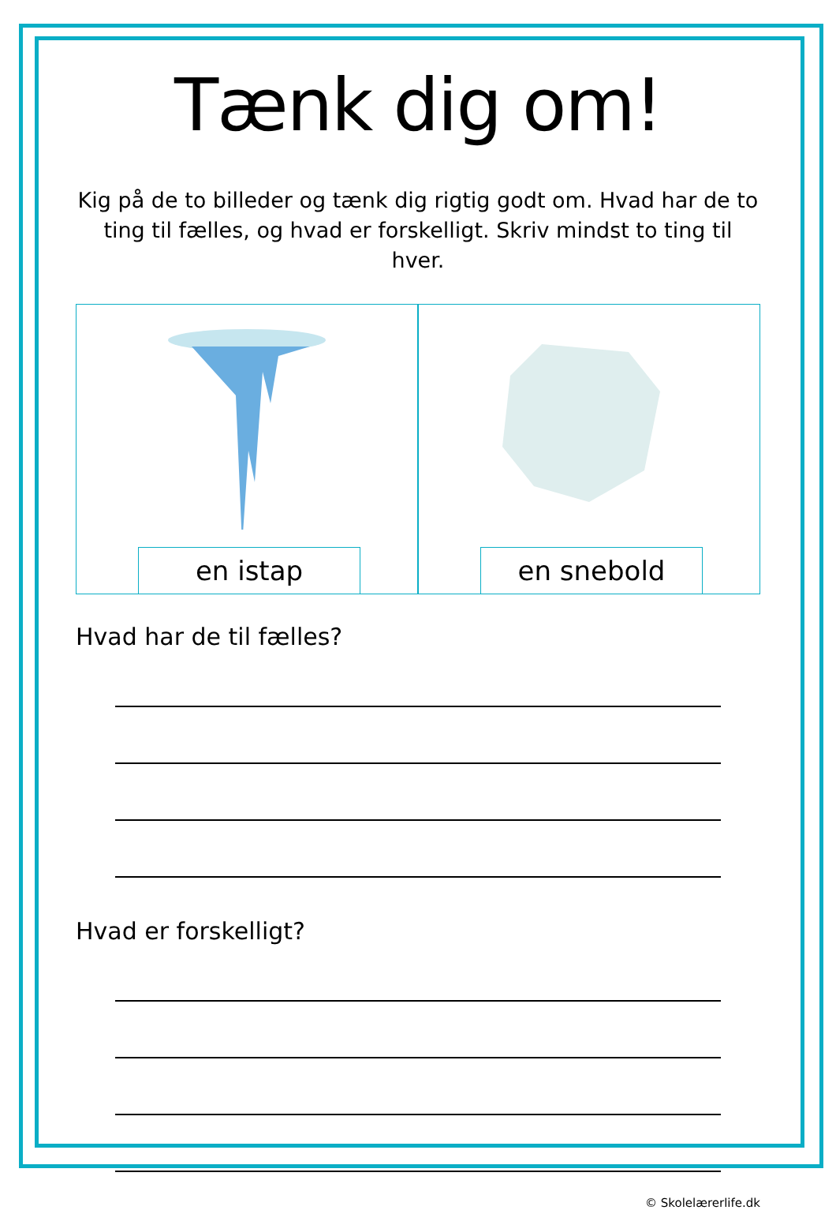Tænk dig om!
Kig på de to billeder og tænk dig rigtig godt om. Hvad har de to ting til fælles, og hvad er forskelligt. Skriv mindst to ting til hver.
en istap en snebold
Hvad har de til fælles?
Hvad er forskelligt?
© Skolelærerlife.dk